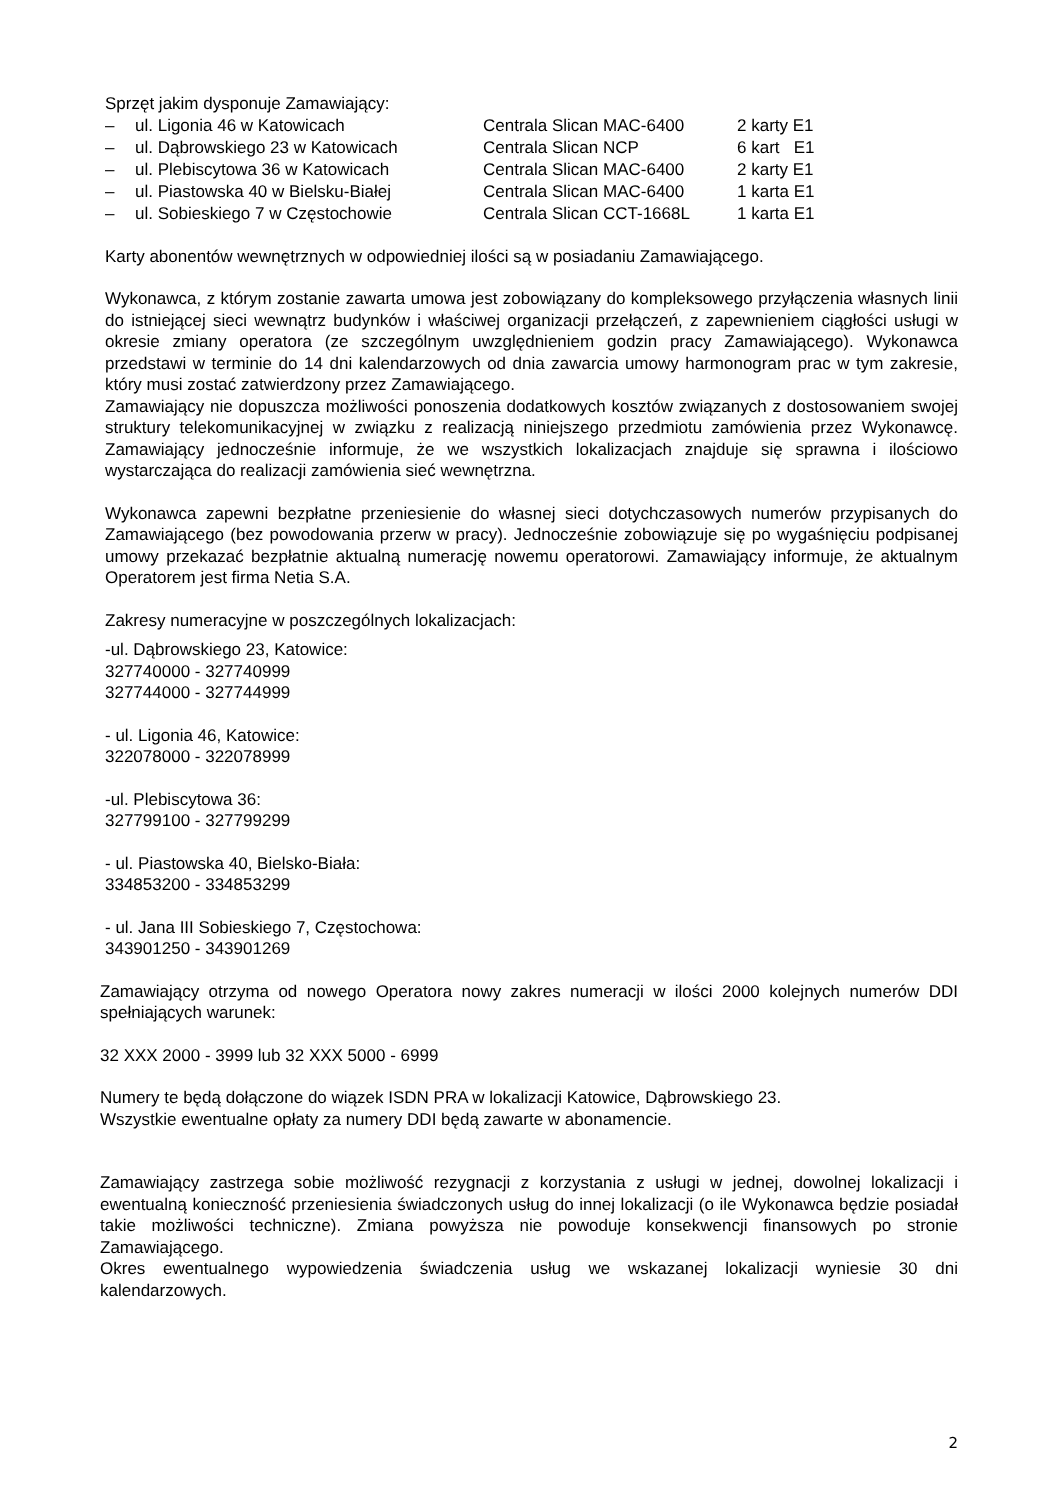Sprzęt jakim dysponuje Zamawiający:
| – | ul. Ligonia 46 w Katowicach | Centrala Slican MAC-6400 | 2 karty E1 |
| – | ul. Dąbrowskiego 23 w Katowicach | Centrala Slican NCP | 6 kart E1 |
| – | ul. Plebiscytowa 36 w Katowicach | Centrala Slican MAC-6400 | 2 karty E1 |
| – | ul. Piastowska 40 w Bielsku-Białej | Centrala Slican MAC-6400 | 1 karta E1 |
| – | ul. Sobieskiego 7 w Częstochowie | Centrala Slican CCT-1668L | 1 karta E1 |
Karty abonentów wewnętrznych w odpowiedniej ilości są w posiadaniu Zamawiającego.
Wykonawca, z którym zostanie zawarta umowa jest zobowiązany do kompleksowego przyłączenia własnych linii do istniejącej sieci wewnątrz budynków i właściwej organizacji przełączeń, z zapewnieniem ciągłości usługi w okresie zmiany operatora (ze szczególnym uwzględnieniem godzin pracy Zamawiającego). Wykonawca przedstawi w terminie do 14 dni kalendarzowych od dnia zawarcia umowy harmonogram prac w tym zakresie, który musi zostać zatwierdzony przez Zamawiającego.
Zamawiający nie dopuszcza możliwości ponoszenia dodatkowych kosztów związanych z dostosowaniem swojej struktury telekomunikacyjnej w związku z realizacją niniejszego przedmiotu zamówienia przez Wykonawcę. Zamawiający jednocześnie informuje, że we wszystkich lokalizacjach znajduje się sprawna i ilościowo wystarczająca do realizacji zamówienia sieć wewnętrzna.
Wykonawca zapewni bezpłatne przeniesienie do własnej sieci dotychczasowych numerów przypisanych do Zamawiającego (bez powodowania przerw w pracy). Jednocześnie zobowiązuje się po wygaśnięciu podpisanej umowy przekazać bezpłatnie aktualną numerację nowemu operatorowi. Zamawiający informuje, że aktualnym Operatorem jest firma Netia S.A.
Zakresy numeracyjne w poszczególnych lokalizacjach:
-ul. Dąbrowskiego 23, Katowice:
327740000 - 327740999
327744000 - 327744999
- ul. Ligonia 46, Katowice:
322078000 - 322078999
-ul. Plebiscytowa 36:
327799100 - 327799299
- ul. Piastowska 40, Bielsko-Biała:
334853200 - 334853299
- ul. Jana III Sobieskiego 7, Częstochowa:
343901250 - 343901269
Zamawiający otrzyma od nowego Operatora nowy zakres numeracji w ilości 2000 kolejnych numerów DDI spełniających warunek:
32 XXX 2000 - 3999 lub 32 XXX 5000 - 6999
Numery te będą dołączone do wiązek ISDN PRA w lokalizacji Katowice, Dąbrowskiego 23.
Wszystkie ewentualne opłaty za numery DDI będą zawarte w abonamencie.
Zamawiający zastrzega sobie możliwość rezygnacji z korzystania z usługi w jednej, dowolnej lokalizacji i ewentualną konieczność przeniesienia świadczonych usług do innej lokalizacji (o ile Wykonawca będzie posiadał takie możliwości techniczne). Zmiana powyższa nie powoduje konsekwencji finansowych po stronie Zamawiającego.
Okres ewentualnego wypowiedzenia świadczenia usług we wskazanej lokalizacji wyniesie 30 dni kalendarzowych.
2